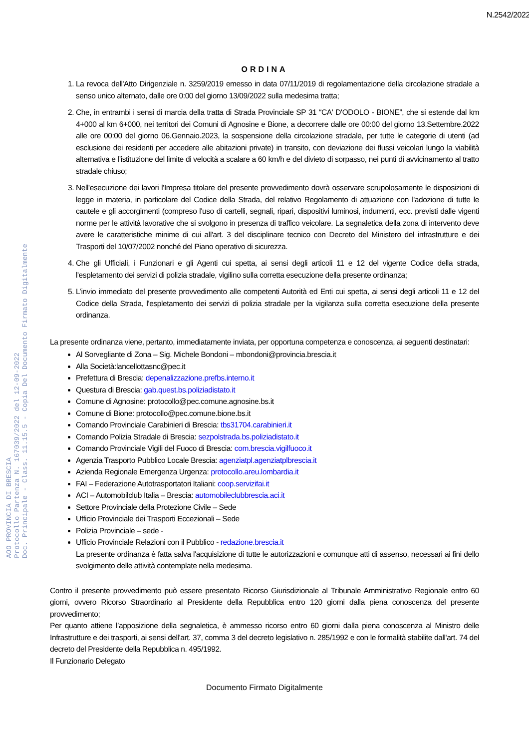N.2542/2022
ORDINA
1. La revoca dell'Atto Dirigenziale n. 3259/2019 emesso in data 07/11/2019 di regolamentazione della circolazione stradale a senso unico alternato, dalle ore 0:00 del giorno 13/09/2022 sulla medesima tratta;
2. Che, in entrambi i sensi di marcia della tratta di Strada Provinciale SP 31 “CA' D'ODOLO - BIONE”, che si estende dal km 4+000 al km 6+000, nei territori dei Comuni di Agnosine e Bione, a decorrere dalle ore 00:00 del giorno 13.Settembre.2022 alle ore 00:00 del giorno 06.Gennaio.2023, la sospensione della circolazione stradale, per tutte le categorie di utenti (ad esclusione dei residenti per accedere alle abitazioni private) in transito, con deviazione dei flussi veicolari lungo la viabilità alternativa e l’istituzione del limite di velocità a scalare a 60 km/h e del divieto di sorpasso, nei punti di avvicinamento al tratto stradale chiuso;
3. Nell'esecuzione dei lavori l'Impresa titolare del presente provvedimento dovrà osservare scrupolosamente le disposizioni di legge in materia, in particolare del Codice della Strada, del relativo Regolamento di attuazione con l'adozione di tutte le cautele e gli accorgimenti (compreso l'uso di cartelli, segnali, ripari, dispositivi luminosi, indumenti, ecc. previsti dalle vigenti norme per le attività lavorative che si svolgono in presenza di traffico veicolare. La segnaletica della zona di intervento deve avere le caratteristiche minime di cui all'art. 3 del disciplinare tecnico con Decreto del Ministero del infrastrutture e dei Trasporti del 10/07/2002 nonché del Piano operativo di sicurezza.
4. Che gli Ufficiali, i Funzionari e gli Agenti cui spetta, ai sensi degli articoli 11 e 12 del vigente Codice della strada, l'espletamento dei servizi di polizia stradale, vigilino sulla corretta esecuzione della presente ordinanza;
5. L’invio immediato del presente provvedimento alle competenti Autorità ed Enti cui spetta, ai sensi degli articoli 11 e 12 del Codice della Strada, l'espletamento dei servizi di polizia stradale per la vigilanza sulla corretta esecuzione della presente ordinanza.
La presente ordinanza viene, pertanto, immediatamente inviata, per opportuna competenza e conoscenza, ai seguenti destinatari:
Al Sorvegliante di Zona – Sig. Michele Bondoni – mbondoni@provincia.brescia.it
Alla Società:lancellottasnc@pec.it
Prefettura di Brescia: depenalizzazione.prefbs.interno.it
Questura di Brescia: gab.quest.bs.poliziadistato.it
Comune di Agnosine: protocollo@pec.comune.agnosine.bs.it
Comune di Bione: protocollo@pec.comune.bione.bs.it
Comando Provinciale Carabinieri di Brescia: tbs31704.carabinieri.it
Comando Polizia Stradale di Brescia: sezpolstrada.bs.poliziadistato.it
Comando Provinciale Vigili del Fuoco di Brescia: com.brescia.vigilfuoco.it
Agenzia Trasporto Pubblico Locale Brescia: agenziatpl.agenziatplbrescia.it
Azienda Regionale Emergenza Urgenza: protocollo.areu.lombardia.it
FAI – Federazione Autotrasportatori Italiani: coop.servizifai.it
ACI – Automobilclub Italia – Brescia: automobileclubbrescia.aci.it
Settore Provinciale della Protezione Civile – Sede
Ufficio Provinciale dei Trasporti Eccezionali – Sede
Polizia Provinciale – sede -
Ufficio Provinciale Relazioni con il Pubblico - redazione.brescia.it
La presente ordinanza è fatta salva l'acquisizione di tutte le autorizzazioni e comunque atti di assenso, necessari ai fini dello svolgimento delle attività contemplate nella medesima.
Contro il presente provvedimento può essere presentato Ricorso Giurisdizionale al Tribunale Amministrativo Regionale entro 60 giorni, ovvero Ricorso Straordinario al Presidente della Repubblica entro 120 giorni dalla piena conoscenza del presente provvedimento;
Per quanto attiene l’apposizione della segnaletica, è ammesso ricorso entro 60 giorni dalla piena conoscenza al Ministro delle Infrastrutture e dei trasporti, ai sensi dell'art. 37, comma 3 del decreto legislativo n. 285/1992 e con le formalità stabilite dall'art. 74 del decreto del Presidente della Repubblica n. 495/1992.
Il Funzionario Delegato
Documento Firmato Digitalmente
AOO PROVINCIA DI BRESCIA
Protocollo Partenza N. 167039/2022 del 12-09-2022
Doc. Principale - Class. 11.15.5 - Copia Del Documento Firmato Digitalmente